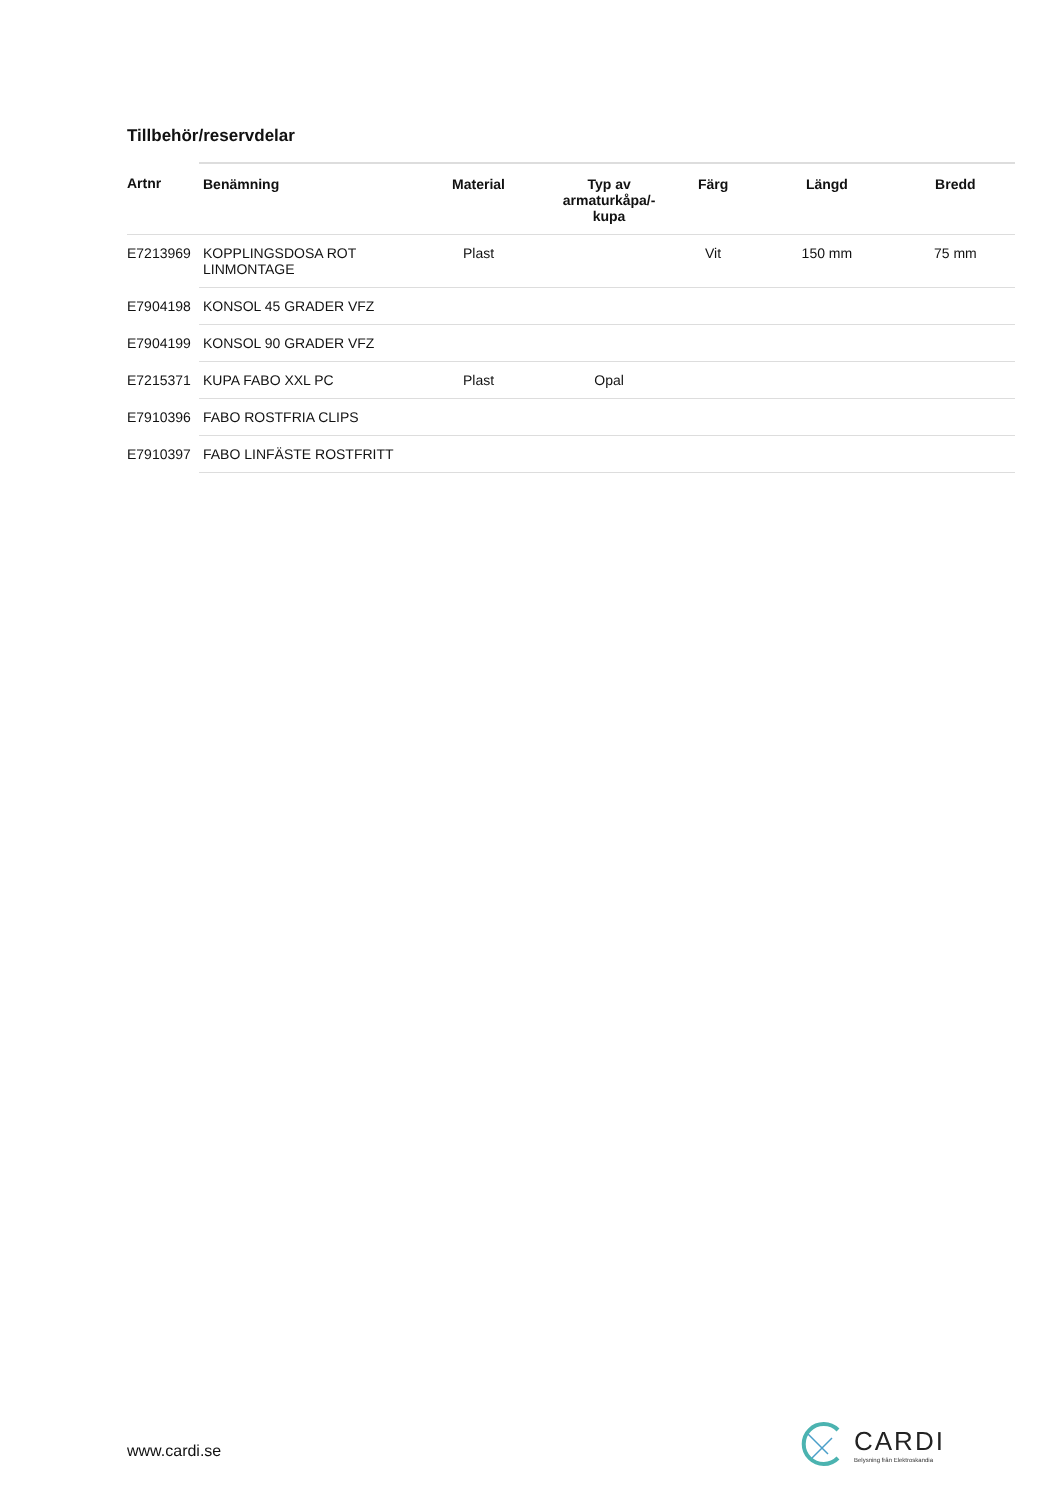Tillbehör/reservdelar
| Artnr | Benämning | Material | Typ av armaturkåpa/-kupa | Färg | Längd | Bredd |
| --- | --- | --- | --- | --- | --- | --- |
| E7213969 | KOPPLINGSDOSA ROT LINMONTAGE | Plast | | Vit | 150 mm | 75 mm |
| E7904198 | KONSOL 45 GRADER VFZ | | | | | |
| E7904199 | KONSOL 90 GRADER VFZ | | | | | |
| E7215371 | KUPA FABO XXL PC | Plast | Opal | | | |
| E7910396 | FABO ROSTFRIA CLIPS | | | | | |
| E7910397 | FABO LINFÄSTE ROSTFRITT | | | | | |
www.cardi.se
CARDI
Belysning från Elektroskandia